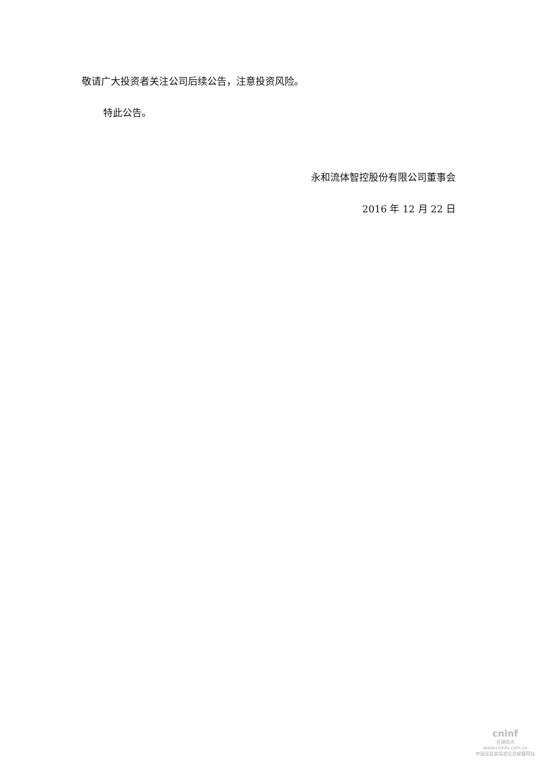敬请广大投资者关注公司后续公告，注意投资风险。
特此公告。
永和流体智控股份有限公司董事会
2016 年 12 月 22 日
cninf
巨潮资讯
www.cninfo.com.cn
中国证监会指定信息披露网站